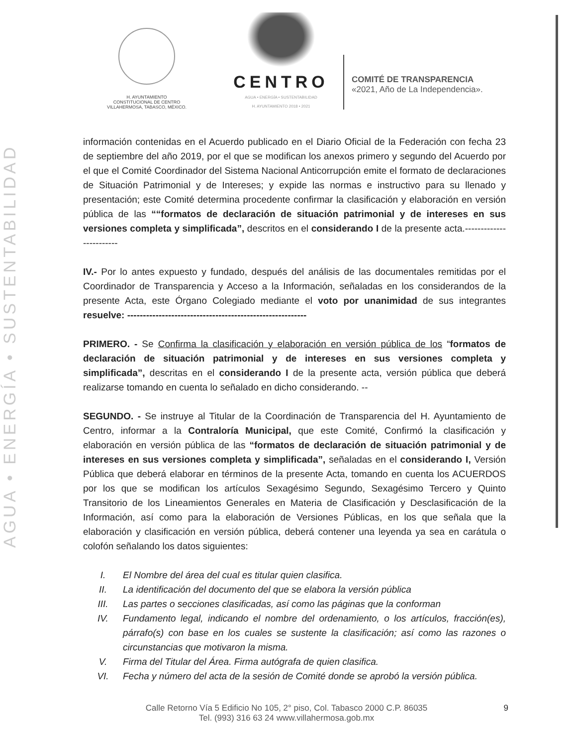AGUA • ENERGÍA • SUSTENTABILIDAD
H. AYUNTAMIENTO
CONSTITUCIONAL DE CENTRO
VILLAHERMOSA, TABASCO, MÉXICO.
CENTRO
AGUA • ENERGÍA • SUSTENTABILIDAD
H. AYUNTAMIENTO 2018 • 2021
COMITÉ DE TRANSPARENCIA
«2021, Año de La Independencia».
información contenidas en el Acuerdo publicado en el Diario Oficial de la Federación con fecha 23 de septiembre del año 2019, por el que se modifican los anexos primero y segundo del Acuerdo por el que el Comité Coordinador del Sistema Nacional Anticorrupción emite el formato de declaraciones de Situación Patrimonial y de Intereses; y expide las normas e instructivo para su llenado y presentación; este Comité determina procedente confirmar la clasificación y elaboración en versión pública de las ““formatos de declaración de situación patrimonial y de intereses en sus versiones completa y simplificada”, descritos en el considerando I de la presente acta.------------------------
IV.- Por lo antes expuesto y fundado, después del análisis de las documentales remitidas por el Coordinador de Transparencia y Acceso a la Información, señaladas en los considerandos de la presente Acta, este Órgano Colegiado mediante el voto por unanimidad de sus integrantes resuelve: ---------------------------------------------------------
PRIMERO. - Se Confirma la clasificación y elaboración en versión pública de los “formatos de declaración de situación patrimonial y de intereses en sus versiones completa y simplificada”, descritas en el considerando I de la presente acta, versión pública que deberá realizarse tomando en cuenta lo señalado en dicho considerando. --
SEGUNDO. - Se instruye al Titular de la Coordinación de Transparencia del H. Ayuntamiento de Centro, informar a la Contraloría Municipal, que este Comité, Confirmó la clasificación y elaboración en versión pública de las “formatos de declaración de situación patrimonial y de intereses en sus versiones completa y simplificada”, señaladas en el considerando I, Versión Pública que deberá elaborar en términos de la presente Acta, tomando en cuenta los ACUERDOS por los que se modifican los artículos Sexagésimo Segundo, Sexagésimo Tercero y Quinto Transitorio de los Lineamientos Generales en Materia de Clasificación y Desclasificación de la Información, así como para la elaboración de Versiones Públicas, en los que señala que la elaboración y clasificación en versión pública, deberá contener una leyenda ya sea en carátula o colofón señalando los datos siguientes:
I. El Nombre del área del cual es titular quien clasifica.
II. La identificación del documento del que se elabora la versión pública
III. Las partes o secciones clasificadas, así como las páginas que la conforman
IV. Fundamento legal, indicando el nombre del ordenamiento, o los artículos, fracción(es), párrafo(s) con base en los cuales se sustente la clasificación; así como las razones o circunstancias que motivaron la misma.
V. Firma del Titular del Área. Firma autógrafa de quien clasifica.
VI. Fecha y número del acta de la sesión de Comité donde se aprobó la versión pública.
Calle Retorno Vía 5 Edificio No 105, 2° piso, Col. Tabasco 2000 C.P. 86035
Tel. (993) 316 63 24 www.villahermosa.gob.mx
9